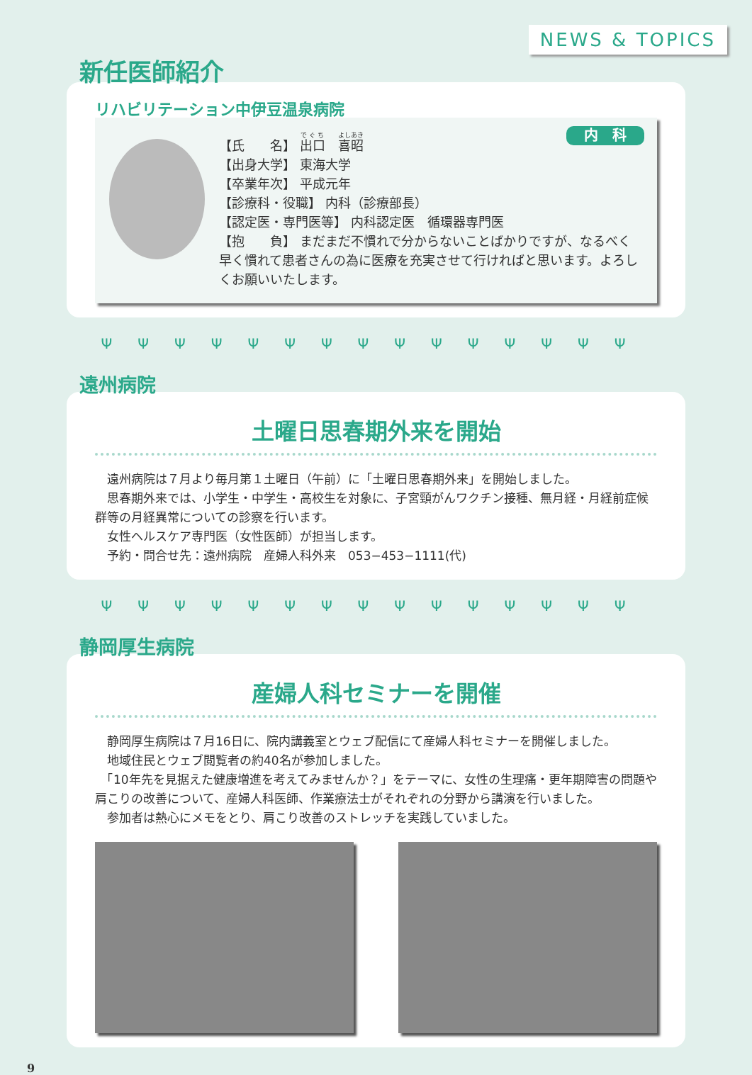NEWS & TOPICS
新任医師紹介
リハビリテーション中伊豆温泉病院
内　科
【氏　　名】 出口　喜昭
【出身大学】 東海大学
【卒業年次】 平成元年
【診療科・役職】 内科（診療部長）
【認定医・専門医等】 内科認定医　循環器専門医
【抱　　負】 まだまだ不慣れで分からないことばかりですが、なるべく早く慣れて患者さんの為に医療を充実させて行ければと思います。よろしくお願いいたします。
ΨΨΨΨΨΨΨΨΨΨΨΨΨΨΨ
遠州病院
土曜日思春期外来を開始
　遠州病院は７月より毎月第１土曜日（午前）に「土曜日思春期外来」を開始しました。
　思春期外来では、小学生・中学生・高校生を対象に、子宮頸がんワクチン接種、無月経・月経前症候群等の月経異常についての診察を行います。
　女性ヘルスケア専門医（女性医師）が担当します。
　予約・問合せ先：遠州病院　産婦人科外来　053−453−1111(代)
ΨΨΨΨΨΨΨΨΨΨΨΨΨΨΨ
静岡厚生病院
産婦人科セミナーを開催
　静岡厚生病院は７月16日に、院内講義室とウェブ配信にて産婦人科セミナーを開催しました。
　地域住民とウェブ閲覧者の約40名が参加しました。
　「10年先を見据えた健康増進を考えてみませんか？」をテーマに、女性の生理痛・更年期障害の問題や肩こりの改善について、産婦人科医師、作業療法士がそれぞれの分野から講演を行いました。
　参加者は熱心にメモをとり、肩こり改善のストレッチを実践していました。
9